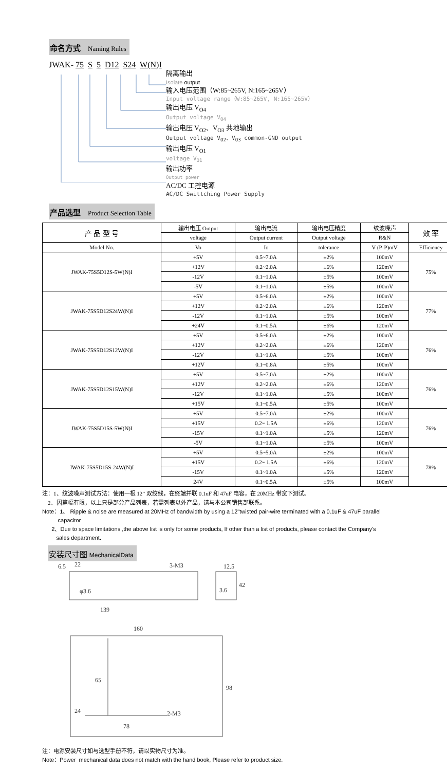命名方式 Naming Rules
JWAK- 75 S 5 D12 S24 W(N)I
隔离输出
Isolate output
输入电压范围（W:85~265V, N:165~265V）
Input voltage range（W:85~265V, N:165~265V）
输出电压 V<sub>O4</sub>
Output voltage V<sub>O4</sub>
输出电压 V<sub>O2</sub>、V<sub>O3</sub> 共地输出
Output voltage V<sub>O2</sub>、V<sub>O3</sub> common-GND output
输出电压 V<sub>O1</sub>
voltage V<sub>O1</sub>
输出功率
Output power
AC/DC 工控电源
AC/DC Swittching Power Supply
产品选型 Product Selection Table
| 产 品 型 号 | 输出电压 Output | 输出电流 | 输出电压精度 | 纹波噪声 | 效 率 |
| --- | --- | --- | --- | --- | --- |
| | voltage | Output current | Output voltage | R&N | |
| Model No. | Vo | Io | tolerance | V (P-P)mV | Efficiency |
| JWAK-75S5D12S-5W(N)I | +5V | 0.5~7.0A | ±2% | 100mV | 75% |
| | +12V | 0.2~2.0A | ±6% | 120mV | |
| | -12V | 0.1~1.0A | ±5% | 100mV | |
| | -5V | 0.1~1.0A | ±5% | 100mV | |
| JWAK-75S5D12S24W(N)I | +5V | 0.5~6.0A | ±2% | 100mV | 77% |
| | +12V | 0.2~2.0A | ±6% | 120mV | |
| | -12V | 0.1~1.0A | ±5% | 100mV | |
| | +24V | 0.1~0.5A | ±6% | 120mV | |
| JWAK-75S5D12S12W(N)I | +5V | 0.5~6.0A | ±2% | 100mV | 76% |
| | +12V | 0.2~2.0A | ±6% | 120mV | |
| | -12V | 0.1~1.0A | ±5% | 100mV | |
| | +12V | 0.1~0.8A | ±5% | 100mV | |
| JWAK-75S5D12S15W(N)I | +5V | 0.5~7.0A | ±2% | 100mV | 76% |
| | +12V | 0.2~2.0A | ±6% | 120mV | |
| | -12V | 0.1~1.0A | ±5% | 100mV | |
| | +15V | 0.1~0.5A | ±5% | 100mV | |
| JWAK-75S5D15S-5W(N)I | +5V | 0.5~7.0A | ±2% | 100mV | 76% |
| | +15V | 0.2~ 1.5A | ±6% | 120mV | |
| | -15V | 0.1~1.0A | ±5% | 120mV | |
| | -5V | 0.1~1.0A | ±5% | 100mV | |
| JWAK-75S5D15S-24W(N)I | +5V | 0.5~5.0A | ±2% | 100mV | 78% |
| | +15V | 0.2~ 1.5A | ±6% | 120mV | |
| | -15V | 0.1~1.0A | ±5% | 120mV | |
| | 24V | 0.1~0.5A | ±5% | 100mV | |
注：1、纹波噪声测试方法：使用一根 12” 双绞线，在终端并联 0.1uF 和 47uF 电容，在 20MHz 带宽下测试。
2、因篇幅有限，以上只是部分产品列表，若需列表以外产品，请与本公司销售部联系。
Note：1、 Ripple & noise are measured at 20MHz of bandwidth by using a 12"twisted pair-wire terminated with a 0.1uF & 47uF parallel
capacitor
2、Due to space limitations ,the above list is only for some products, If other than a list of products, please contact the Company's
sales department.
安装尺寸图 MechanicalData
6.5
22
3-M3
12.5
139
3.6
42
φ3.6
160
65
24
78
2-M3
98
注：电源安装尺寸如与选型手册不符，请以实物尺寸为准。
Note：Power mechanical data does not match with the hand book, Please refer to product size.